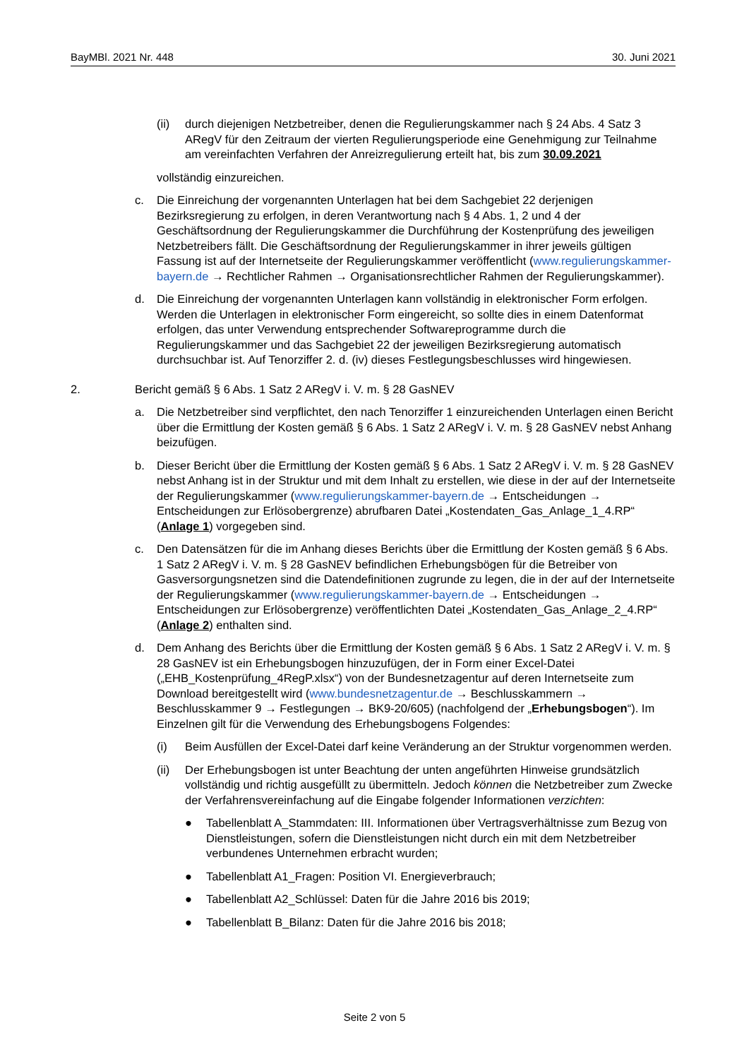BayMBl. 2021 Nr. 448 30. Juni 2021
(ii) durch diejenigen Netzbetreiber, denen die Regulierungskammer nach § 24 Abs. 4 Satz 3 ARegV für den Zeitraum der vierten Regulierungsperiode eine Genehmigung zur Teilnahme am vereinfachten Verfahren der Anreizregulierung erteilt hat, bis zum 30.09.2021
vollständig einzureichen.
c. Die Einreichung der vorgenannten Unterlagen hat bei dem Sachgebiet 22 derjenigen Bezirksregierung zu erfolgen, in deren Verantwortung nach § 4 Abs. 1, 2 und 4 der Geschäftsordnung der Regulierungskammer die Durchführung der Kostenprüfung des jeweiligen Netzbetreibers fällt. Die Geschäftsordnung der Regulierungskammer in ihrer jeweils gültigen Fassung ist auf der Internetseite der Regulierungskammer veröffentlicht (www.regulierungskammer-bayern.de → Rechtlicher Rahmen → Organisationsrechtlicher Rahmen der Regulierungskammer).
d. Die Einreichung der vorgenannten Unterlagen kann vollständig in elektronischer Form erfolgen. Werden die Unterlagen in elektronischer Form eingereicht, so sollte dies in einem Datenformat erfolgen, das unter Verwendung entsprechender Softwareprogramme durch die Regulierungskammer und das Sachgebiet 22 der jeweiligen Bezirksregierung automatisch durchsuchbar ist. Auf Tenorziffer 2. d. (iv) dieses Festlegungsbeschlusses wird hingewiesen.
2. Bericht gemäß § 6 Abs. 1 Satz 2 ARegV i. V. m. § 28 GasNEV
a. Die Netzbetreiber sind verpflichtet, den nach Tenorziffer 1 einzureichenden Unterlagen einen Bericht über die Ermittlung der Kosten gemäß § 6 Abs. 1 Satz 2 ARegV i. V. m. § 28 GasNEV nebst Anhang beizufügen.
b. Dieser Bericht über die Ermittlung der Kosten gemäß § 6 Abs. 1 Satz 2 ARegV i. V. m. § 28 GasNEV nebst Anhang ist in der Struktur und mit dem Inhalt zu erstellen, wie diese in der auf der Internetseite der Regulierungskammer (www.regulierungskammer-bayern.de → Entscheidungen → Entscheidungen zur Erlösobergrenze) abrufbaren Datei „Kostendaten_Gas_Anlage_1_4.RP“ (Anlage 1) vorgegeben sind.
c. Den Datensätzen für die im Anhang dieses Berichts über die Ermittlung der Kosten gemäß § 6 Abs. 1 Satz 2 ARegV i. V. m. § 28 GasNEV befindlichen Erhebungsbögen für die Betreiber von Gasversorgungsnetzen sind die Datendefinitionen zugrunde zu legen, die in der auf der Internetseite der Regulierungskammer (www.regulierungskammer-bayern.de → Entscheidungen → Entscheidungen zur Erlösobergrenze) veröffentlichten Datei „Kostendaten_Gas_Anlage_2_4.RP“ (Anlage 2) enthalten sind.
d. Dem Anhang des Berichts über die Ermittlung der Kosten gemäß § 6 Abs. 1 Satz 2 ARegV i. V. m. § 28 GasNEV ist ein Erhebungsbogen hinzuzufügen, der in Form einer Excel-Datei („EHB_Kostenprüfung_4RegP.xlsx“) von der Bundesnetzagentur auf deren Internetseite zum Download bereitgestellt wird (www.bundesnetzagentur.de → Beschlusskammern → Beschlusskammer 9 → Festlegungen → BK9-20/605) (nachfolgend der „Erhebungsbogen“). Im Einzelnen gilt für die Verwendung des Erhebungsbogens Folgendes:
(i) Beim Ausfüllen der Excel-Datei darf keine Veränderung an der Struktur vorgenommen werden.
(ii) Der Erhebungsbogen ist unter Beachtung der unten angeführten Hinweise grundsätzlich vollständig und richtig ausgefüllt zu übermitteln. Jedoch können die Netzbetreiber zum Zwecke der Verfahrensvereinfachung auf die Eingabe folgender Informationen verzichten:
● Tabellenblatt A_Stammdaten: III. Informationen über Vertragsverhältnisse zum Bezug von Dienstleistungen, sofern die Dienstleistungen nicht durch ein mit dem Netzbetreiber verbundenes Unternehmen erbracht wurden;
● Tabellenblatt A1_Fragen: Position VI. Energieverbrauch;
● Tabellenblatt A2_Schlüssel: Daten für die Jahre 2016 bis 2019;
● Tabellenblatt B_Bilanz: Daten für die Jahre 2016 bis 2018;
Seite 2 von 5